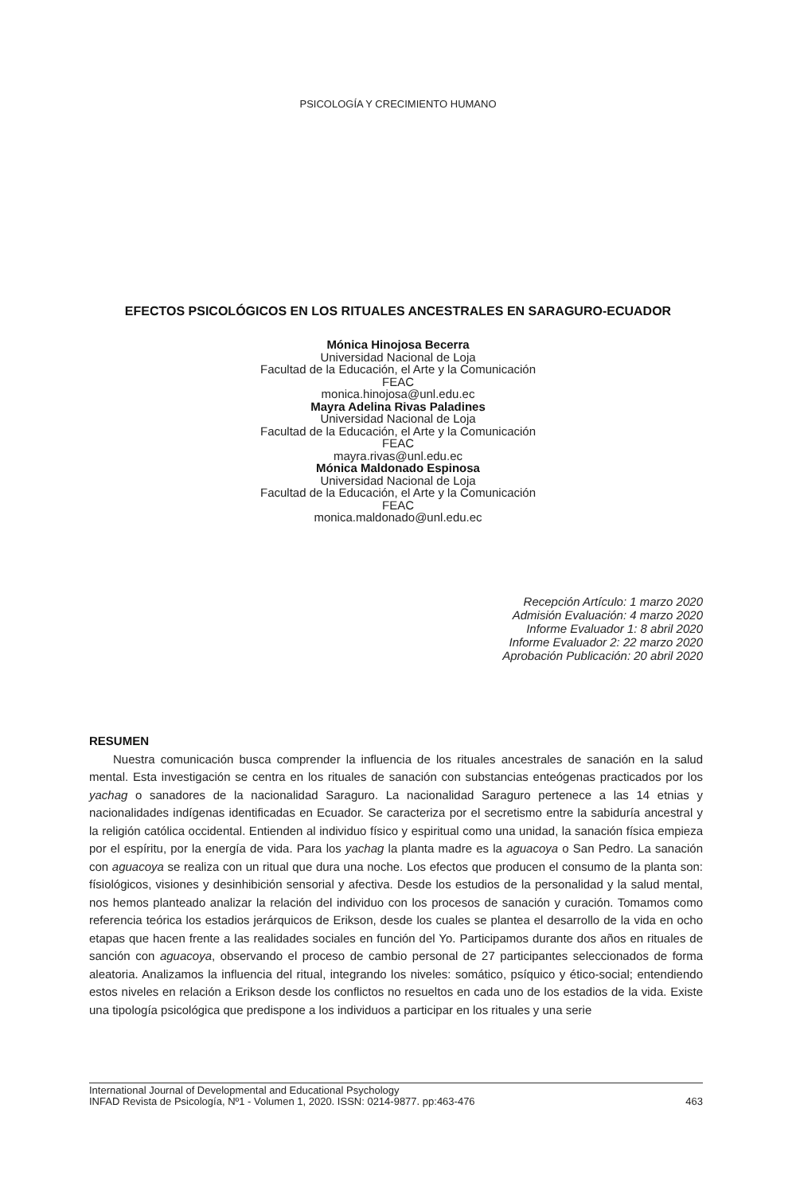PSICOLOGÍA Y CRECIMIENTO HUMANO
EFECTOS PSICOLÓGICOS EN LOS RITUALES ANCESTRALES EN SARAGURO-ECUADOR
Mónica Hinojosa Becerra
Universidad Nacional de Loja
Facultad de la Educación, el Arte y la Comunicación
FEAC
monica.hinojosa@unl.edu.ec
Mayra Adelina Rivas Paladines
Universidad Nacional de Loja
Facultad de la Educación, el Arte y la Comunicación
FEAC
mayra.rivas@unl.edu.ec
Mónica Maldonado Espinosa
Universidad Nacional de Loja
Facultad de la Educación, el Arte y la Comunicación
FEAC
monica.maldonado@unl.edu.ec
Recepción Artículo: 1 marzo 2020
Admisión Evaluación: 4 marzo 2020
Informe Evaluador 1: 8 abril 2020
Informe Evaluador 2: 22 marzo 2020
Aprobación Publicación: 20 abril 2020
RESUMEN
Nuestra comunicación busca comprender la influencia de los rituales ancestrales de sanación en la salud mental. Esta investigación se centra en los rituales de sanación con substancias enteógenas practicados por los yachag o sanadores de la nacionalidad Saraguro. La nacionalidad Saraguro pertenece a las 14 etnias y nacionalidades indígenas identificadas en Ecuador. Se caracteriza por el secretismo entre la sabiduría ancestral y la religión católica occidental. Entienden al individuo físico y espiritual como una unidad, la sanación física empieza por el espíritu, por la energía de vida. Para los yachag la planta madre es la aguacoya o San Pedro. La sanación con aguacoya se realiza con un ritual que dura una noche. Los efectos que producen el consumo de la planta son: físiológicos, visiones y desinhibición sensorial y afectiva. Desde los estudios de la personalidad y la salud mental, nos hemos planteado analizar la relación del individuo con los procesos de sanación y curación. Tomamos como referencia teórica los estadios jerárquicos de Erikson, desde los cuales se plantea el desarrollo de la vida en ocho etapas que hacen frente a las realidades sociales en función del Yo. Participamos durante dos años en rituales de sanción con aguacoya, observando el proceso de cambio personal de 27 participantes seleccionados de forma aleatoria. Analizamos la influencia del ritual, integrando los niveles: somático, psíquico y ético-social; entendiendo estos niveles en relación a Erikson desde los conflictos no resueltos en cada uno de los estadios de la vida. Existe una tipología psicológica que predispone a los individuos a participar en los rituales y una serie
International Journal of Developmental and Educational Psychology
INFAD Revista de Psicología, Nº1 - Volumen 1, 2020. ISSN: 0214-9877. pp:463-476 463